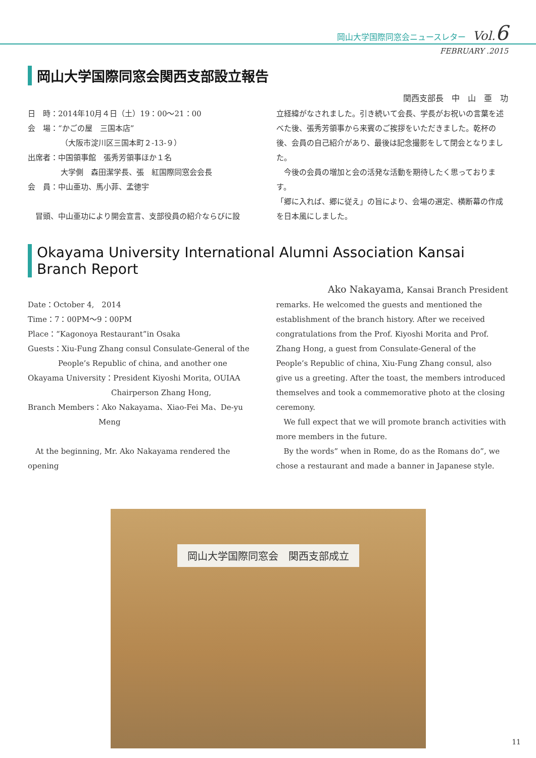岡山大学国際同窓会ニュースレター Vol.6
FEBRUARY .2015
岡山大学国際同窓会関西支部設立報告
関西支部長　中　山　亜　功
日　時：2014年10月４日（土）19：00〜21：00
会　場：“かごの屋　三国本店”
（大阪市淀川区三国本町２-13-９）
出席者：中国領事館　張秀芳領事ほか１名
大学側　森田潔学長、張　紅国際同窓会会長
会　員：中山亜功、馬小菲、孟徳宇
　冒頭、中山亜功により開会宣言、支部役員の紹介ならびに設
立経緯がなされました。引き続いて会長、学長がお祝いの言葉を述べた後、張秀芳領事から来賓のご挨拶をいただきました。乾杯の後、会員の自己紹介があり、最後は記念撮影をして閉会となりました。
　今後の会員の増加と会の活発な活動を期待したく思っております。
「郷に入れば、郷に従え」の旨により、会場の選定、横断幕の作成を日本風にしました。
Okayama University International Alumni Association Kansai Branch Report
Ako Nakayama, Kansai Branch President
Date：October 4,　2014
Time：7：00PM〜9：00PM
Place：“Kagonoya Restaurant”in Osaka
Guests：Xiu-Fung Zhang consul Consulate-General of the
People’s Republic of china, and another one
Okayama University：President Kiyoshi Morita, OUIAA
Chairperson Zhang Hong,
Branch Members：Ako Nakayama、Xiao-Fei Ma、De-yu
Meng
　At the beginning, Mr. Ako Nakayama rendered the opening
remarks. He welcomed the guests and mentioned the establishment of the branch history. After we received congratulations from the Prof. Kiyoshi Morita and Prof. Zhang Hong, a guest from Consulate-General of the People’s Republic of china, Xiu-Fung Zhang consul, also give us a greeting. After the toast, the members introduced themselves and took a commemorative photo at the closing ceremony.
　We full expect that we will promote branch activities with more members in the future.
　By the words” when in Rome, do as the Romans do”, we chose a restaurant and made a banner in Japanese style.
岡山大学国際同窓会　関西支部成立
11